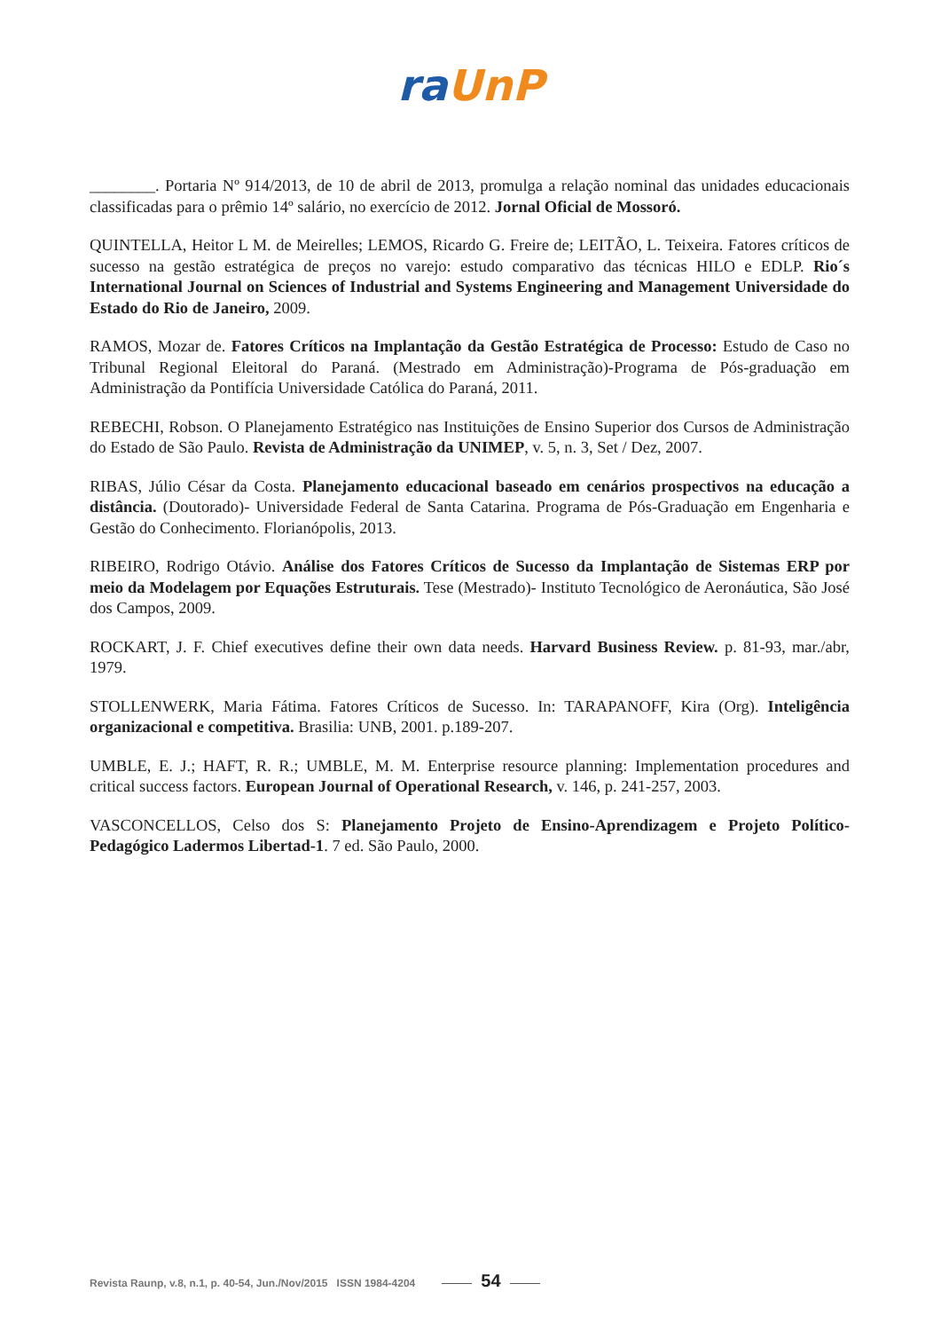ra UnP
________. Portaria Nº 914/2013, de 10 de abril de 2013, promulga a relação nominal das unidades educacionais classificadas para o prêmio 14º salário, no exercício de 2012. Jornal Oficial de Mossoró.
QUINTELLA, Heitor L M. de Meirelles; LEMOS, Ricardo G. Freire de; LEITÃO, L. Teixeira. Fatores críticos de sucesso na gestão estratégica de preços no varejo: estudo comparativo das técnicas HILO e EDLP. Rio´s International Journal on Sciences of Industrial and Systems Engineering and Management Universidade do Estado do Rio de Janeiro, 2009.
RAMOS, Mozar de. Fatores Críticos na Implantação da Gestão Estratégica de Processo: Estudo de Caso no Tribunal Regional Eleitoral do Paraná. (Mestrado em Administração)-Programa de Pós-graduação em Administração da Pontifícia Universidade Católica do Paraná, 2011.
REBECHI, Robson. O Planejamento Estratégico nas Instituições de Ensino Superior dos Cursos de Administração do Estado de São Paulo. Revista de Administração da UNIMEP, v. 5, n. 3, Set / Dez, 2007.
RIBAS, Júlio César da Costa. Planejamento educacional baseado em cenários prospectivos na educação a distância. (Doutorado)- Universidade Federal de Santa Catarina. Programa de Pós-Graduação em Engenharia e Gestão do Conhecimento. Florianópolis, 2013.
RIBEIRO, Rodrigo Otávio. Análise dos Fatores Críticos de Sucesso da Implantação de Sistemas ERP por meio da Modelagem por Equações Estruturais. Tese (Mestrado)- Instituto Tecnológico de Aeronáutica, São José dos Campos, 2009.
ROCKART, J. F. Chief executives define their own data needs. Harvard Business Review. p. 81-93, mar./abr, 1979.
STOLLENWERK, Maria Fátima. Fatores Críticos de Sucesso. In: TARAPANOFF, Kira (Org). Inteligência organizacional e competitiva. Brasilia: UNB, 2001. p.189-207.
UMBLE, E. J.; HAFT, R. R.; UMBLE, M. M. Enterprise resource planning: Implementation procedures and critical success factors. European Journal of Operational Research, v. 146, p. 241-257, 2003.
VASCONCELLOS, Celso dos S: Planejamento Projeto de Ensino-Aprendizagem e Projeto Político-Pedagógico Ladermos Libertad-1. 7 ed. São Paulo, 2000.
Revista Raunp, v.8, n.1, p. 40-54, Jun./Nov/2015 ISSN 1984-4204 54